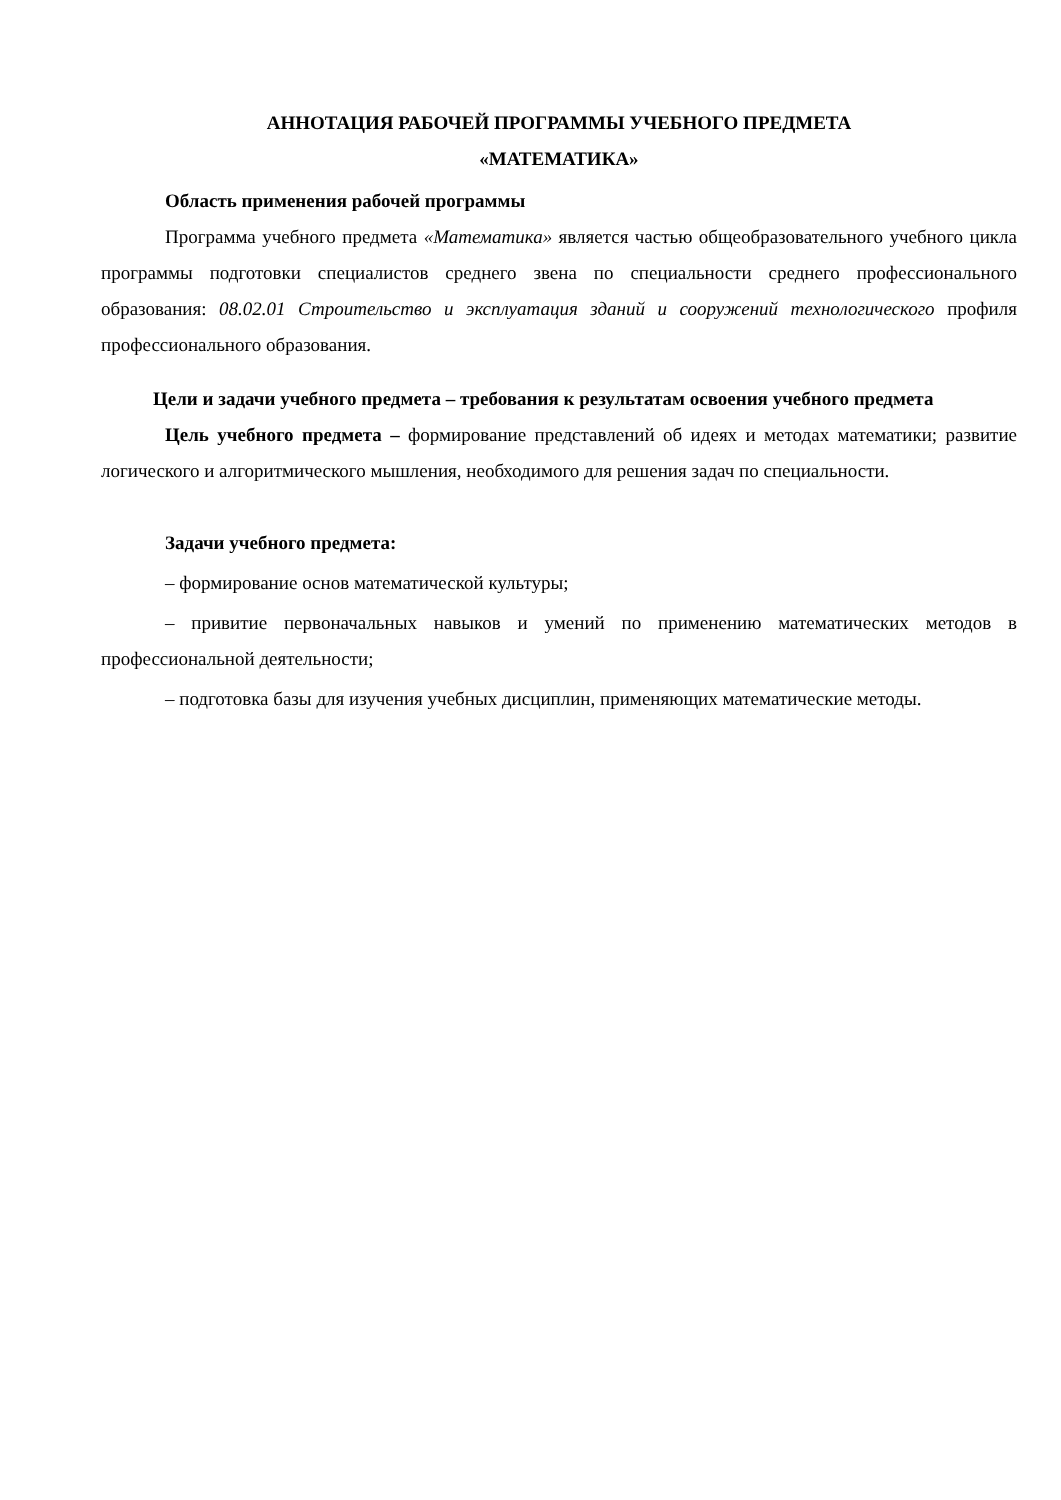АННОТАЦИЯ РАБОЧЕЙ ПРОГРАММЫ УЧЕБНОГО ПРЕДМЕТА
«МАТЕМАТИКА»
Область применения рабочей программы
Программа учебного предмета «Математика» является частью общеобразовательного учебного цикла программы подготовки специалистов среднего звена по специальности среднего профессионального образования: 08.02.01 Строительство и эксплуатация зданий и сооружений технологического профиля профессионального образования.
Цели и задачи учебного предмета – требования к результатам освоения учебного предмета
Цель учебного предмета – формирование представлений об идеях и методах математики; развитие логического и алгоритмического мышления, необходимого для решения задач по специальности.
Задачи учебного предмета:
– формирование основ математической культуры;
– привитие первоначальных навыков и умений по применению математических методов в профессиональной деятельности;
– подготовка базы для изучения учебных дисциплин, применяющих математические методы.